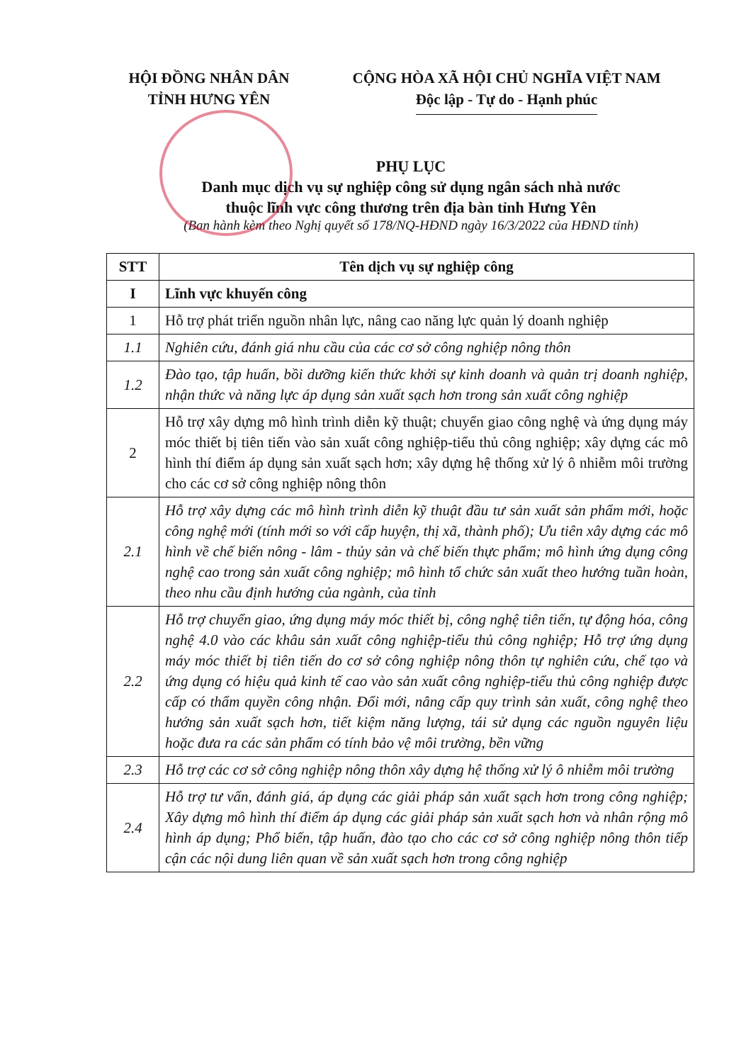HỘI ĐỒNG NHÂN DÂN
TỈNH HƯNG YÊN
CỘNG HÒA XÃ HỘI CHỦ NGHĨA VIỆT NAM
Độc lập - Tự do - Hạnh phúc
PHỤ LỤC
Danh mục dịch vụ sự nghiệp công sử dụng ngân sách nhà nước
thuộc lĩnh vực công thương trên địa bàn tỉnh Hưng Yên
(Ban hành kèm theo Nghị quyết số 178/NQ-HĐND ngày 16/3/2022 của HĐND tỉnh)
| STT | Tên dịch vụ sự nghiệp công |
| --- | --- |
| I | Lĩnh vực khuyến công |
| 1 | Hỗ trợ phát triển nguồn nhân lực, nâng cao năng lực quản lý doanh nghiệp |
| 1.1 | Nghiên cứu, đánh giá nhu cầu của các cơ sở công nghiệp nông thôn |
| 1.2 | Đào tạo, tập huấn, bồi dưỡng kiến thức khởi sự kinh doanh và quản trị doanh nghiệp, nhận thức và năng lực áp dụng sản xuất sạch hơn trong sản xuất công nghiệp |
| 2 | Hỗ trợ xây dựng mô hình trình diễn kỹ thuật; chuyển giao công nghệ và ứng dụng máy móc thiết bị tiên tiến vào sản xuất công nghiệp-tiểu thủ công nghiệp; xây dựng các mô hình thí điểm áp dụng sản xuất sạch hơn; xây dựng hệ thống xử lý ô nhiễm môi trường cho các cơ sở công nghiệp nông thôn |
| 2.1 | Hỗ trợ xây dựng các mô hình trình diễn kỹ thuật đầu tư sản xuất sản phẩm mới, hoặc công nghệ mới (tính mới so với cấp huyện, thị xã, thành phố); Ưu tiên xây dựng các mô hình về chế biến nông - lâm - thủy sản và chế biến thực phẩm; mô hình ứng dụng công nghệ cao trong sản xuất công nghiệp; mô hình tổ chức sản xuất theo hướng tuần hoàn, theo nhu cầu định hướng của ngành, của tỉnh |
| 2.2 | Hỗ trợ chuyển giao, ứng dụng máy móc thiết bị, công nghệ tiên tiến, tự động hóa, công nghệ 4.0 vào các khâu sản xuất công nghiệp-tiểu thủ công nghiệp; Hỗ trợ ứng dụng máy móc thiết bị tiên tiến do cơ sở công nghiệp nông thôn tự nghiên cứu, chế tạo và ứng dụng có hiệu quả kinh tế cao vào sản xuất công nghiệp-tiểu thủ công nghiệp được cấp có thẩm quyền công nhận. Đổi mới, nâng cấp quy trình sản xuất, công nghệ theo hướng sản xuất sạch hơn, tiết kiệm năng lượng, tái sử dụng các nguồn nguyên liệu hoặc đưa ra các sản phẩm có tính bảo vệ môi trường, bền vững |
| 2.3 | Hỗ trợ các cơ sở công nghiệp nông thôn xây dựng hệ thống xử lý ô nhiễm môi trường |
| 2.4 | Hỗ trợ tư vấn, đánh giá, áp dụng các giải pháp sản xuất sạch hơn trong công nghiệp; Xây dựng mô hình thí điểm áp dụng các giải pháp sản xuất sạch hơn và nhân rộng mô hình áp dụng; Phổ biến, tập huấn, đào tạo cho các cơ sở công nghiệp nông thôn tiếp cận các nội dung liên quan về sản xuất sạch hơn trong công nghiệp |